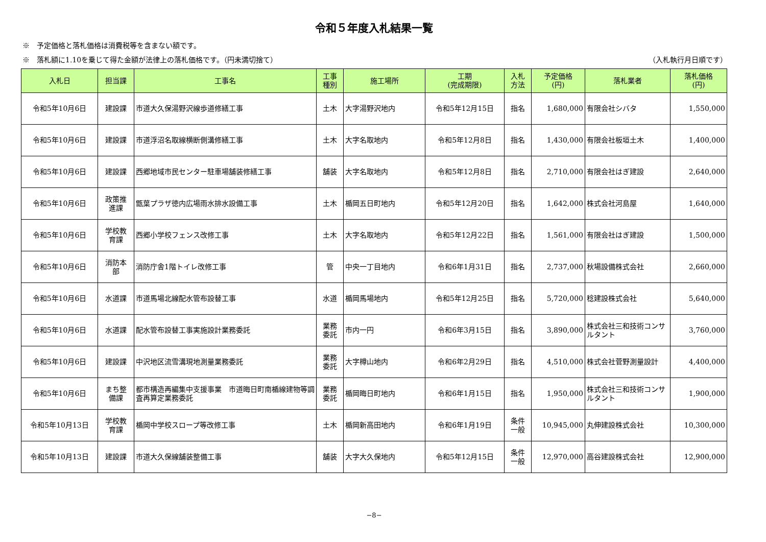令和５年度入札結果一覧
※　予定価格と落札価格は消費税等を含まない額です。
※　落札額に1.10を乗じて得た金額が法律上の落札価格です。（円未満切捨て） （入札執行月日順です）
| 入札日 | 担当課 | 工事名 | 工事 種別 | 施工場所 | 工期 (完成期限) | 入札 方法 | 予定価格 (円) | 落札業者 | 落札価格 (円) |
| --- | --- | --- | --- | --- | --- | --- | --- | --- | --- |
| 令和5年10月6日 | 建設課 | 市道大久保湯野沢線歩道修繕工事 | 土木 | 大字湯野沢地内 | 令和5年12月15日 | 指名 | 1,680,000 | 有限会社シバタ | 1,550,000 |
| 令和5年10月6日 | 建設課 | 市道浮沼名取線横断側溝修繕工事 | 土木 | 大字名取地内 | 令和5年12月8日 | 指名 | 1,430,000 | 有限会社板垣土木 | 1,400,000 |
| 令和5年10月6日 | 建設課 | 西郷地域市民センター駐車場舗装修繕工事 | 舗装 | 大字名取地内 | 令和5年12月8日 | 指名 | 2,710,000 | 有限会社はぎ建設 | 2,640,000 |
| 令和5年10月6日 | 政策推 進課 | 甑葉プラザ徳内広場雨水排水設備工事 | 土木 | 楯岡五日町地内 | 令和5年12月20日 | 指名 | 1,642,000 | 株式会社河島屋 | 1,640,000 |
| 令和5年10月6日 | 学校教 育課 | 西郷小学校フェンス改修工事 | 土木 | 大字名取地内 | 令和5年12月22日 | 指名 | 1,561,000 | 有限会社はぎ建設 | 1,500,000 |
| 令和5年10月6日 | 消防本 部 | 消防庁舎1階トイレ改修工事 | 管 | 中央一丁目地内 | 令和6年1月31日 | 指名 | 2,737,000 | 秋場設備株式会社 | 2,660,000 |
| 令和5年10月6日 | 水道課 | 市道馬場北線配水管布設替工事 | 水道 | 楯岡馬場地内 | 令和5年12月25日 | 指名 | 5,720,000 | 稔建設株式会社 | 5,640,000 |
| 令和5年10月6日 | 水道課 | 配水管布設替工事実施設計業務委託 | 業務 委託 | 市内一円 | 令和6年3月15日 | 指名 | 3,890,000 | 株式会社三和技術コンサルタント | 3,760,000 |
| 令和5年10月6日 | 建設課 | 中沢地区流雪溝現地測量業務委託 | 業務 委託 | 大字樽山地内 | 令和6年2月29日 | 指名 | 4,510,000 | 株式会社菅野測量設計 | 4,400,000 |
| 令和5年10月6日 | まち整 備課 | 都市構造再編集中支援事業 市道晦日町南楯線建物等調査再算定業務委託 | 業務 委託 | 楯岡晦日町地内 | 令和6年1月15日 | 指名 | 1,950,000 | 株式会社三和技術コンサルタント | 1,900,000 |
| 令和5年10月13日 | 学校教 育課 | 楯岡中学校スロープ等改修工事 | 土木 | 楯岡新高田地内 | 令和6年1月19日 | 条件 一般 | 10,945,000 | 丸伸建設株式会社 | 10,300,000 |
| 令和5年10月13日 | 建設課 | 市道大久保線舗装整備工事 | 舗装 | 大字大久保地内 | 令和5年12月15日 | 条件 一般 | 12,970,000 | 高谷建設株式会社 | 12,900,000 |
−8−